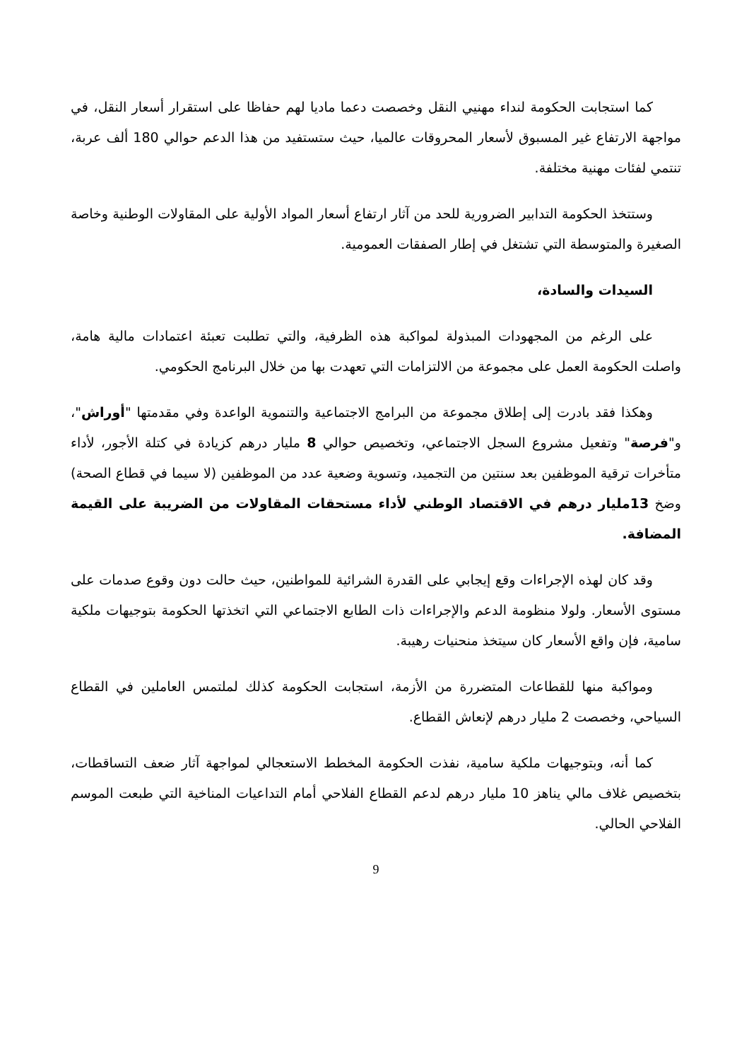كما استجابت الحكومة لنداء مهنيي النقل وخصصت دعما ماديا لهم حفاظا على استقرار أسعار النقل، في مواجهة الارتفاع غير المسبوق لأسعار المحروقات عالميا، حيث ستستفيد من هذا الدعم حوالي 180 ألف عربة، تنتمي لفئات مهنية مختلفة.
وستتخذ الحكومة التدابير الضرورية للحد من آثار ارتفاع أسعار المواد الأولية على المقاولات الوطنية وخاصة الصغيرة والمتوسطة التي تشتغل في إطار الصفقات العمومية.
السيدات والسادة،
على الرغم من المجهودات المبذولة لمواكبة هذه الظرفية، والتي تطلبت تعبئة اعتمادات مالية هامة، واصلت الحكومة العمل على مجموعة من الالتزامات التي تعهدت بها من خلال البرنامج الحكومي.
وهكذا فقد بادرت إلى إطلاق مجموعة من البرامج الاجتماعية والتنموية الواعدة وفي مقدمتها "أوراش"، و"فرصة" وتفعيل مشروع السجل الاجتماعي، وتخصيص حوالي 8 مليار درهم كزيادة في كتلة الأجور، لأداء متأخرات ترقية الموظفين بعد سنتين من التجميد، وتسوية وضعية عدد من الموظفين (لا سيما في قطاع الصحة) وضخ 13مليار درهم في الاقتصاد الوطني لأداء مستحقات المقاولات من الضريبة على القيمة المضافة.
وقد كان لهذه الإجراءات وقع إيجابي على القدرة الشرائية للمواطنين، حيث حالت دون وقوع صدمات على مستوى الأسعار. ولولا منظومة الدعم والإجراءات ذات الطابع الاجتماعي التي اتخذتها الحكومة بتوجيهات ملكية سامية، فإن واقع الأسعار كان سيتخذ منحنيات رهيبة.
ومواكبة منها للقطاعات المتضررة من الأزمة، استجابت الحكومة كذلك لملتمس العاملين في القطاع السياحي، وخصصت 2 مليار درهم لإنعاش القطاع.
كما أنه، وبتوجيهات ملكية سامية، نفذت الحكومة المخطط الاستعجالي لمواجهة آثار ضعف التساقطات، بتخصيص غلاف مالي يناهز 10 مليار درهم لدعم القطاع الفلاحي أمام التداعيات المناخية التي طبعت الموسم الفلاحي الحالي.
9